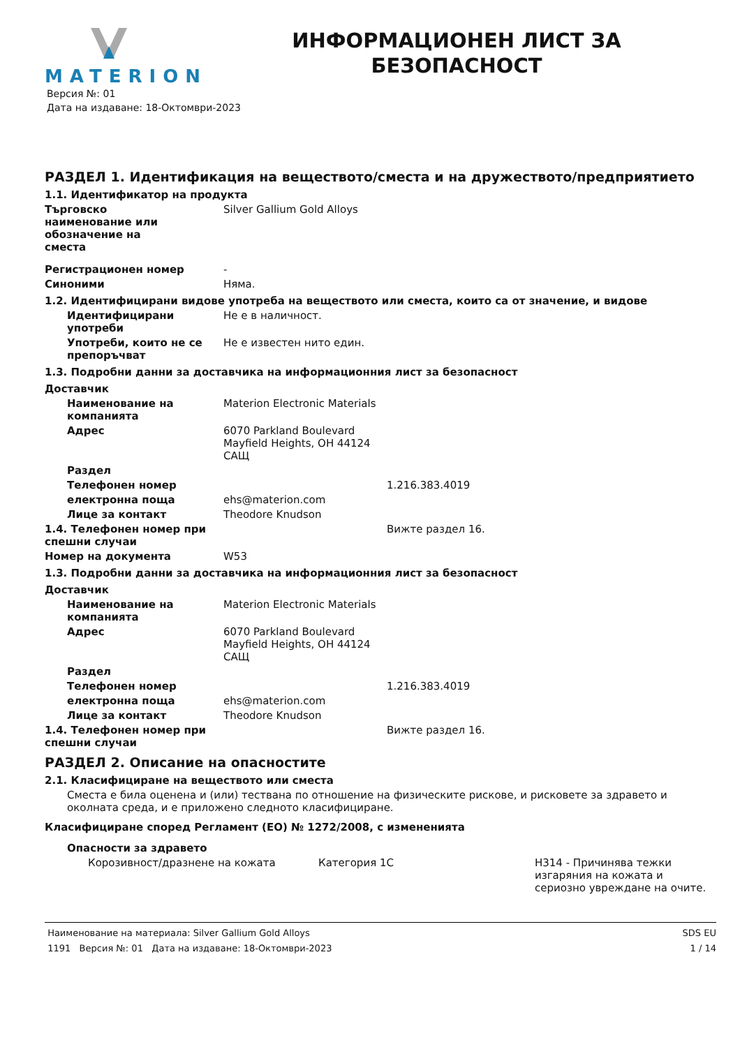MATERION
ИНФОРМАЦИОНЕН ЛИСТ ЗА БЕЗОПАСНОСТ
Версия №: 01
Дата на издаване: 18-Октомври-2023
РАЗДЕЛ 1. Идентификация на веществото/сместа и на дружеството/предприятието
1.1. Идентификатор на продукта
Търговско наименование или обозначение на сместа
Silver Gallium Gold Alloys
Регистрационен номер -
Синоними Няма.
1.2. Идентифицирани видове употреба на веществото или сместа, които са от значение, и видове
Идентифицирани употреби Не е в наличност.
Употреби, които не се препоръчват
Не е известен нито един.
1.3. Подробни данни за доставчика на информационния лист за безопасност
Доставчик
Наименование на компанията
Materion Electronic Materials
Адрес 6070 Parkland Boulevard
Mayfield Heights, OH 44124
САЩ
Раздел
Телефонен номер 1.216.383.4019
електронна поща ehs@materion.com
Лице за контакт Theodore Knudson
1.4. Телефонен номер при спешни случаи
Вижте раздел 16.
Номер на документа W53
1.3. Подробни данни за доставчика на информационния лист за безопасност
Доставчик
Наименование на компанията
Materion Electronic Materials
Адрес 6070 Parkland Boulevard
Mayfield Heights, OH 44124
САЩ
Раздел
Телефонен номер 1.216.383.4019
електронна поща ehs@materion.com
Лице за контакт Theodore Knudson
1.4. Телефонен номер при спешни случаи
Вижте раздел 16.
РАЗДЕЛ 2. Описание на опасностите
2.1. Класифициране на веществото или сместа
Сместа е била оценена и (или) тествана по отношение на физическите рискове, и рисковете за здравето и околната среда, и е приложено следното класифициране.
Класифициране според Регламент (ЕО) № 1272/2008, с измененията
Опасности за здравето
Корозивност/дразнене на кожата Категория 1C H314 - Причинява тежки изгаряния на кожата и сериозно увреждане на очите.
Наименование на материала: Silver Gallium Gold Alloys
1191 Версия №: 01 Дата на издаване: 18-Октомври-2023
SDS EU
1 / 14